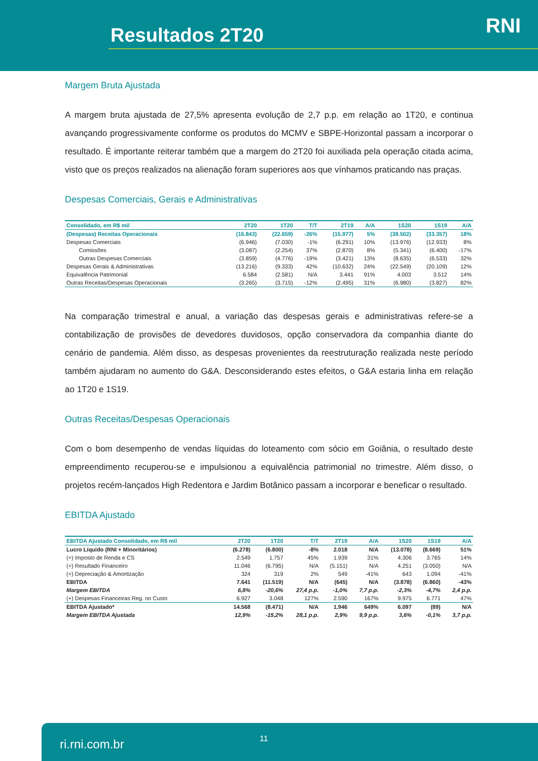Resultados 2T20 RNI
Margem Bruta Ajustada
A margem bruta ajustada de 27,5% apresenta evolução de 2,7 p.p. em relação ao 1T20, e continua avançando progressivamente conforme os produtos do MCMV e SBPE-Horizontal passam a incorporar o resultado. É importante reiterar também que a margem do 2T20 foi auxiliada pela operação citada acima, visto que os preços realizados na alienação foram superiores aos que vínhamos praticando nas praças.
Despesas Comerciais, Gerais e Administrativas
| Consolidado, em R$ mil | 2T20 | 1T20 | T/T | 2T19 | A/A | 1S20 | 1S19 | A/A |
| --- | --- | --- | --- | --- | --- | --- | --- | --- |
| (Despesas) Receitas Operacionais | (16.843) | (22.659) | -26% | (15.977) | 5% | (39.502) | (33.357) | 18% |
| Despesas Comerciais | (6.946) | (7.030) | -1% | (6.291) | 10% | (13.976) | (12.933) | 8% |
| Comissões | (3.087) | (2.254) | 37% | (2.870) | 8% | (5.341) | (6.400) | -17% |
| Outras Despesas Comerciais | (3.859) | (4.776) | -19% | (3.421) | 13% | (8.635) | (6.533) | 32% |
| Despesas Gerais & Administrativas | (13.216) | (9.333) | 42% | (10.632) | 24% | (22.549) | (20.109) | 12% |
| Equivalência Patrimonial | 6.584 | (2.581) | N/A | 3.441 | 91% | 4.003 | 3.512 | 14% |
| Outras Receitas/Despesas Operacionais | (3.265) | (3.715) | -12% | (2.495) | 31% | (6.980) | (3.827) | 82% |
Na comparação trimestral e anual, a variação das despesas gerais e administrativas refere-se a contabilização de provisões de devedores duvidosos, opção conservadora da companhia diante do cenário de pandemia. Além disso, as despesas provenientes da reestruturação realizada neste período também ajudaram no aumento do G&A. Desconsiderando estes efeitos, o G&A estaria linha em relação ao 1T20 e 1S19.
Outras Receitas/Despesas Operacionais
Com o bom desempenho de vendas líquidas do loteamento com sócio em Goiânia, o resultado deste empreendimento recuperou-se e impulsionou a equivalência patrimonial no trimestre. Além disso, o projetos recém-lançados High Redentora e Jardim Botânico passam a incorporar e beneficar o resultado.
EBITDA Ajustado
| EBITDA Ajustado Consolidado, em R$ mil | 2T20 | 1T20 | T/T | 2T19 | A/A | 1S20 | 1S19 | A/A |
| --- | --- | --- | --- | --- | --- | --- | --- | --- |
| Lucro Líquido (RNI + Minoritários) | (6.278) | (6.800) | -8% | 2.018 | N/A | (13.078) | (8.669) | 51% |
| (+) Imposto de Renda e CS | 2.549 | 1.757 | 45% | 1.939 | 31% | 4.306 | 3.765 | 14% |
| (+) Resultado Financeiro | 11.046 | (6.795) | N/A | (5.151) | N/A | 4.251 | (3.050) | N/A |
| (+) Depreciação & Amortização | 324 | 319 | 2% | 549 | -41% | 643 | 1.094 | -41% |
| EBITDA | 7.641 | (11.519) | N/A | (645) | N/A | (3.878) | (6.860) | -43% |
| Margem EBITDA | 6,8% | -20,6% | 27,4 p.p. | -1,0% | 7,7 p.p. | -2,3% | -4,7% | 2,4 p.p. |
| (+) Despesas Financeiras Reg. no Custo | 6.927 | 3.048 | 127% | 2.590 | 167% | 9.975 | 6.771 | 47% |
| EBITDA Ajustado* | 14.568 | (8.471) | N/A | 1.946 | 649% | 6.097 | (89) | N/A |
| Margem EBITDA Ajustada | 12,9% | -15,2% | 28,1 p.p. | 2,9% | 9,9 p.p. | 3,6% | -0,1% | 3,7 p.p. |
ri.rni.com.br 11